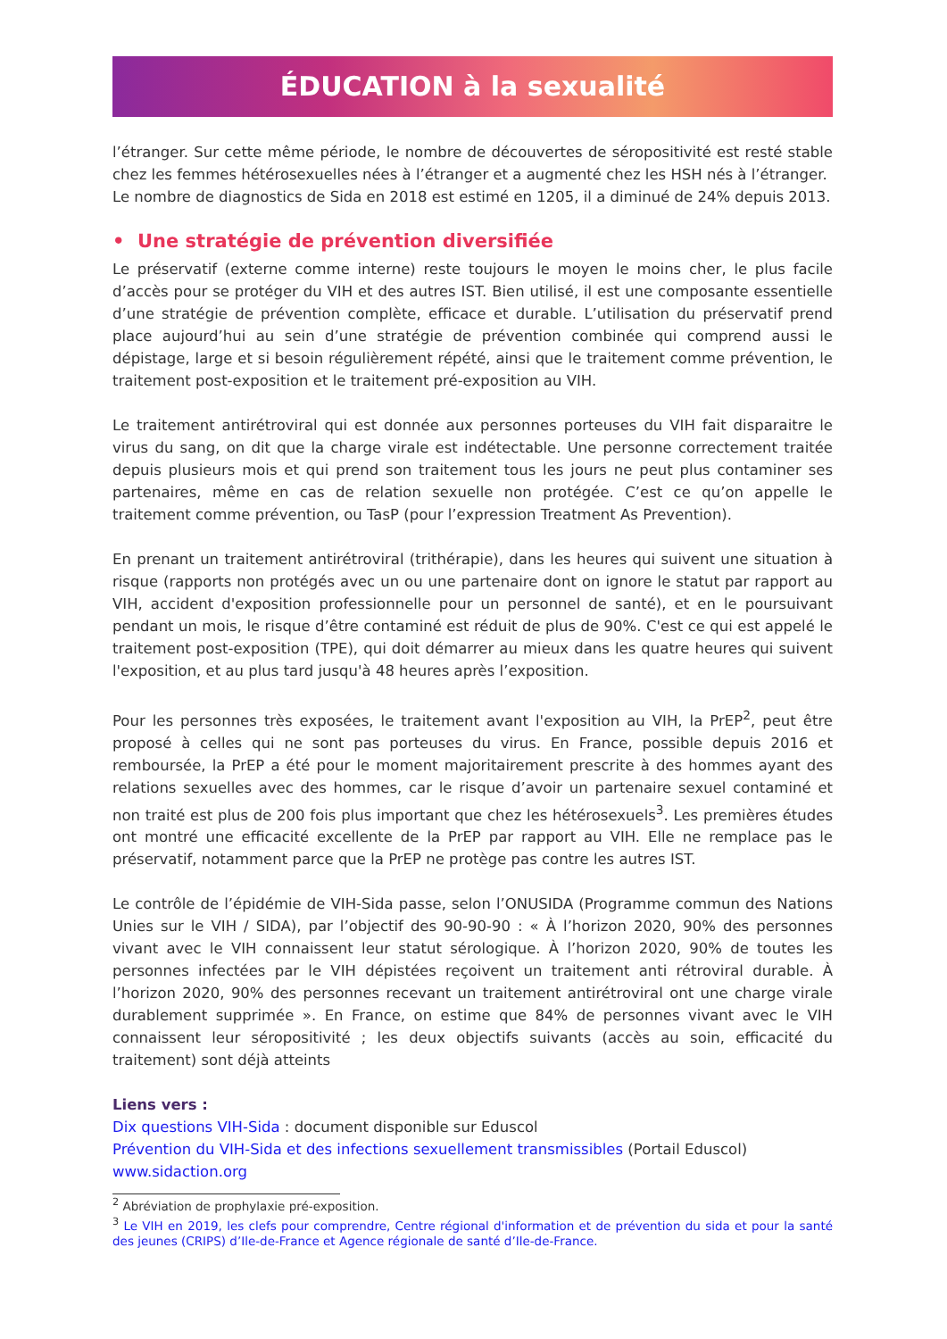ÉDUCATION à la sexualité
l’étranger. Sur cette même période, le nombre de découvertes de séropositivité est resté stable chez les femmes hétérosexuelles nées à l’étranger et a augmenté chez les HSH nés à l’étranger.
Le nombre de diagnostics de Sida en 2018 est estimé en 1205, il a diminué de 24% depuis 2013.
• Une stratégie de prévention diversifiée
Le préservatif (externe comme interne) reste toujours le moyen le moins cher, le plus facile d’accès pour se protéger du VIH et des autres IST. Bien utilisé, il est une composante essentielle d’une stratégie de prévention complète, efficace et durable. L’utilisation du préservatif prend place aujourd’hui au sein d’une stratégie de prévention combinée qui comprend aussi le dépistage, large et si besoin régulièrement répété, ainsi que le traitement comme prévention, le traitement post-exposition et le traitement pré-exposition au VIH.
Le traitement antirétroviral qui est donnée aux personnes porteuses du VIH fait disparaitre le virus du sang, on dit que la charge virale est indétectable. Une personne correctement traitée depuis plusieurs mois et qui prend son traitement tous les jours ne peut plus contaminer ses partenaires, même en cas de relation sexuelle non protégée. C’est ce qu’on appelle le traitement comme prévention, ou TasP (pour l’expression Treatment As Prevention).
En prenant un traitement antirétroviral (trithérapie), dans les heures qui suivent une situation à risque (rapports non protégés avec un ou une partenaire dont on ignore le statut par rapport au VIH, accident d'exposition professionnelle pour un personnel de santé), et en le poursuivant pendant un mois, le risque d’être contaminé est réduit de plus de 90%. C'est ce qui est appelé le traitement post-exposition (TPE), qui doit démarrer au mieux dans les quatre heures qui suivent l'exposition, et au plus tard jusqu'à 48 heures après l’exposition.
Pour les personnes très exposées, le traitement avant l'exposition au VIH, la PrEP<sup>2</sup>, peut être proposé à celles qui ne sont pas porteuses du virus. En France, possible depuis 2016 et remboursée, la PrEP a été pour le moment majoritairement prescrite à des hommes ayant des relations sexuelles avec des hommes, car le risque d’avoir un partenaire sexuel contaminé et non traité est plus de 200 fois plus important que chez les hétérosexuels<sup>3</sup>. Les premières études ont montré une efficacité excellente de la PrEP par rapport au VIH. Elle ne remplace pas le préservatif, notamment parce que la PrEP ne protège pas contre les autres IST.
Le contrôle de l’épidémie de VIH-Sida passe, selon l’ONUSIDA (Programme commun des Nations Unies sur le VIH / SIDA), par l’objectif des 90-90-90 : « À l’horizon 2020, 90% des personnes vivant avec le VIH connaissent leur statut sérologique. À l’horizon 2020, 90% de toutes les personnes infectées par le VIH dépistées reçoivent un traitement anti rétroviral durable. À l’horizon 2020, 90% des personnes recevant un traitement antirétroviral ont une charge virale durablement supprimée ». En France, on estime que 84% de personnes vivant avec le VIH connaissent leur séropositivité ; les deux objectifs suivants (accès au soin, efficacité du traitement) sont déjà atteints
Liens vers :
Dix questions VIH-Sida : document disponible sur Eduscol
Prévention du VIH-Sida et des infections sexuellement transmissibles (Portail Eduscol)
www.sidaction.org
<sup>2</sup> Abréviation de prophylaxie pré-exposition.
<sup>3</sup> Le VIH en 2019, les clefs pour comprendre, Centre régional d'information et de prévention du sida et pour la santé des jeunes (CRIPS) d’Ile-de-France et Agence régionale de santé d’Ile-de-France.